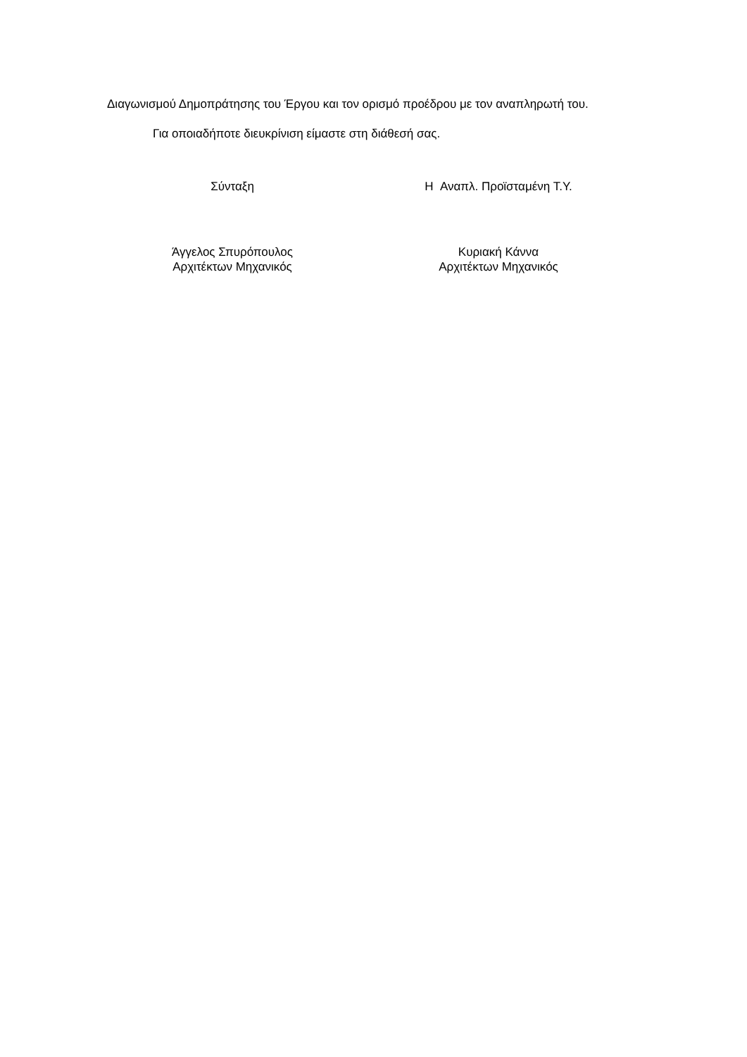Διαγωνισμού Δημοπράτησης του Έργου και τον ορισμό προέδρου με τον αναπληρωτή του.
Για οποιαδήποτε διευκρίνιση είμαστε στη διάθεσή σας.
Σύνταξη
Άγγελος Σπυρόπουλος
Αρχιτέκτων Μηχανικός
Η Αναπλ. Προϊσταμένη Τ.Υ.
Κυριακή Κάννα
Αρχιτέκτων Μηχανικός